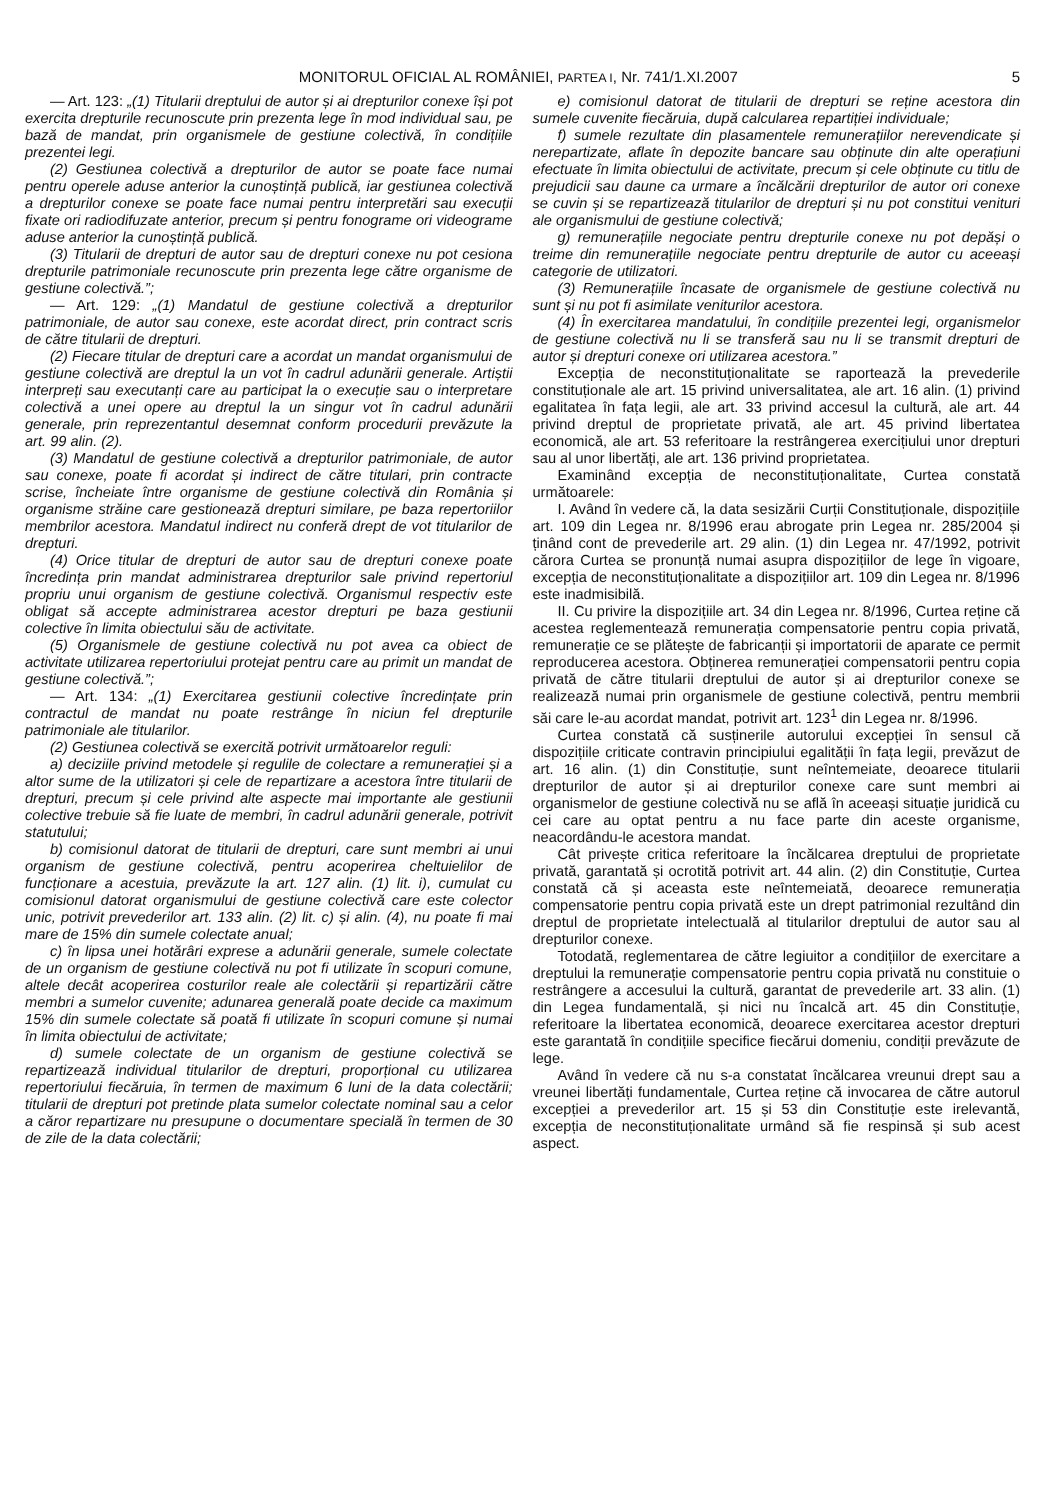MONITORUL OFICIAL AL ROMÂNIEI, PARTEA I, Nr. 741/1.XI.2007 5
— Art. 123: „(1) Titularii dreptului de autor și ai drepturilor conexe își pot exercita drepturile recunoscute prin prezenta lege în mod individual sau, pe bază de mandat, prin organismele de gestiune colectivă, în condițiile prezentei legi.
(2) Gestiunea colectivă a drepturilor de autor se poate face numai pentru operele aduse anterior la cunoștință publică, iar gestiunea colectivă a drepturilor conexe se poate face numai pentru interpretări sau execuții fixate ori radiodifuzate anterior, precum și pentru fonograme ori videograme aduse anterior la cunoștință publică.
(3) Titularii de drepturi de autor sau de drepturi conexe nu pot cesiona drepturile patrimoniale recunoscute prin prezenta lege către organisme de gestiune colectivă.”;
— Art. 129: „(1) Mandatul de gestiune colectivă a drepturilor patrimoniale, de autor sau conexe, este acordat direct, prin contract scris de către titularii de drepturi.
(2) Fiecare titular de drepturi care a acordat un mandat organismului de gestiune colectivă are dreptul la un vot în cadrul adunării generale. Artiștii interpreți sau executanți care au participat la o execuție sau o interpretare colectivă a unei opere au dreptul la un singur vot în cadrul adunării generale, prin reprezentantul desemnat conform procedurii prevăzute la art. 99 alin. (2).
(3) Mandatul de gestiune colectivă a drepturilor patrimoniale, de autor sau conexe, poate fi acordat și indirect de către titulari, prin contracte scrise, încheiate între organisme de gestiune colectivă din România și organisme străine care gestionează drepturi similare, pe baza repertoriilor membrilor acestora. Mandatul indirect nu conferă drept de vot titularilor de drepturi.
(4) Orice titular de drepturi de autor sau de drepturi conexe poate încredința prin mandat administrarea drepturilor sale privind repertoriul propriu unui organism de gestiune colectivă. Organismul respectiv este obligat să accepte administrarea acestor drepturi pe baza gestiunii colective în limita obiectului său de activitate.
(5) Organismele de gestiune colectivă nu pot avea ca obiect de activitate utilizarea repertoriului protejat pentru care au primit un mandat de gestiune colectivă.”;
— Art. 134: „(1) Exercitarea gestiunii colective încredințate prin contractul de mandat nu poate restrânge în niciun fel drepturile patrimoniale ale titularilor.
(2) Gestiunea colectivă se exercită potrivit următoarelor reguli:
a) deciziile privind metodele și regulile de colectare a remunerației și a altor sume de la utilizatori și cele de repartizare a acestora între titularii de drepturi, precum și cele privind alte aspecte mai importante ale gestiunii colective trebuie să fie luate de membri, în cadrul adunării generale, potrivit statutului;
b) comisionul datorat de titularii de drepturi, care sunt membri ai unui organism de gestiune colectivă, pentru acoperirea cheltuielilor de funcționare a acestuia, prevăzute la art. 127 alin. (1) lit. i), cumulat cu comisionul datorat organismului de gestiune colectivă care este colector unic, potrivit prevederilor art. 133 alin. (2) lit. c) și alin. (4), nu poate fi mai mare de 15% din sumele colectate anual;
c) în lipsa unei hotărâri exprese a adunării generale, sumele colectate de un organism de gestiune colectivă nu pot fi utilizate în scopuri comune, altele decât acoperirea costurilor reale ale colectării și repartizării către membri a sumelor cuvenite; adunarea generală poate decide ca maximum 15% din sumele colectate să poată fi utilizate în scopuri comune și numai în limita obiectului de activitate;
d) sumele colectate de un organism de gestiune colectivă se repartizează individual titularilor de drepturi, proporțional cu utilizarea repertoriului fiecăruia, în termen de maximum 6 luni de la data colectării; titularii de drepturi pot pretinde plata sumelor colectate nominal sau a celor a căror repartizare nu presupune o documentare specială în termen de 30 de zile de la data colectării;
e) comisionul datorat de titularii de drepturi se reține acestora din sumele cuvenite fiecăruia, după calcularea repartiției individuale;
f) sumele rezultate din plasamentele remunerațiilor nerevendicate și nerepartizate, aflate în depozite bancare sau obținute din alte operațiuni efectuate în limita obiectului de activitate, precum și cele obținute cu titlu de prejudicii sau daune ca urmare a încălcării drepturilor de autor ori conexe se cuvin și se repartizează titularilor de drepturi și nu pot constitui venituri ale organismului de gestiune colectivă;
g) remunerațiile negociate pentru drepturile conexe nu pot depăși o treime din remunerațiile negociate pentru drepturile de autor cu aceeași categorie de utilizatori.
(3) Remunerațiile încasate de organismele de gestiune colectivă nu sunt și nu pot fi asimilate veniturilor acestora.
(4) În exercitarea mandatului, în condițiile prezentei legi, organismelor de gestiune colectivă nu li se transferă sau nu li se transmit drepturi de autor și drepturi conexe ori utilizarea acestora.”
Excepția de neconstituționalitate se raportează la prevederile constituționale ale art. 15 privind universalitatea, ale art. 16 alin. (1) privind egalitatea în fața legii, ale art. 33 privind accesul la cultură, ale art. 44 privind dreptul de proprietate privată, ale art. 45 privind libertatea economică, ale art. 53 referitoare la restrângerea exercițiului unor drepturi sau al unor libertăți, ale art. 136 privind proprietatea.
Examinând excepția de neconstituționalitate, Curtea constată următoarele:
I. Având în vedere că, la data sesizării Curții Constituționale, dispozițiile art. 109 din Legea nr. 8/1996 erau abrogate prin Legea nr. 285/2004 și ținând cont de prevederile art. 29 alin. (1) din Legea nr. 47/1992, potrivit cărora Curtea se pronunță numai asupra dispozițiilor de lege în vigoare, excepția de neconstituționalitate a dispozițiilor art. 109 din Legea nr. 8/1996 este inadmisibilă.
II. Cu privire la dispozițiile art. 34 din Legea nr. 8/1996, Curtea reține că acestea reglementează remunerația compensatorie pentru copia privată, remunerație ce se plătește de fabricanții și importatorii de aparate ce permit reproducerea acestora. Obținerea remunerației compensatorii pentru copia privată de către titularii dreptului de autor și ai drepturilor conexe se realizează numai prin organismele de gestiune colectivă, pentru membrii săi care le-au acordat mandat, potrivit art. 123<sup>1</sup> din Legea nr. 8/1996.
Curtea constată că susținerile autorului excepției în sensul că dispozițiile criticate contravin principiului egalității în fața legii, prevăzut de art. 16 alin. (1) din Constituție, sunt neîntemeiate, deoarece titularii drepturilor de autor și ai drepturilor conexe care sunt membri ai organismelor de gestiune colectivă nu se află în aceeași situație juridică cu cei care au optat pentru a nu face parte din aceste organisme, neacordându-le acestora mandat.
Cât privește critica referitoare la încălcarea dreptului de proprietate privată, garantată și ocrotită potrivit art. 44 alin. (2) din Constituție, Curtea constată că și aceasta este neîntemeiată, deoarece remunerația compensatorie pentru copia privată este un drept patrimonial rezultând din dreptul de proprietate intelectuală al titularilor dreptului de autor sau al drepturilor conexe.
Totodată, reglementarea de către legiuitor a condițiilor de exercitare a dreptului la remunerație compensatorie pentru copia privată nu constituie o restrângere a accesului la cultură, garantat de prevederile art. 33 alin. (1) din Legea fundamentală, și nici nu încalcă art. 45 din Constituție, referitoare la libertatea economică, deoarece exercitarea acestor drepturi este garantată în condițiile specifice fiecărui domeniu, condiții prevăzute de lege.
Având în vedere că nu s-a constatat încălcarea vreunui drept sau a vreunei libertăți fundamentale, Curtea reține că invocarea de către autorul excepției a prevederilor art. 15 și 53 din Constituție este irelevantă, excepția de neconstituționalitate urmând să fie respinsă și sub acest aspect.